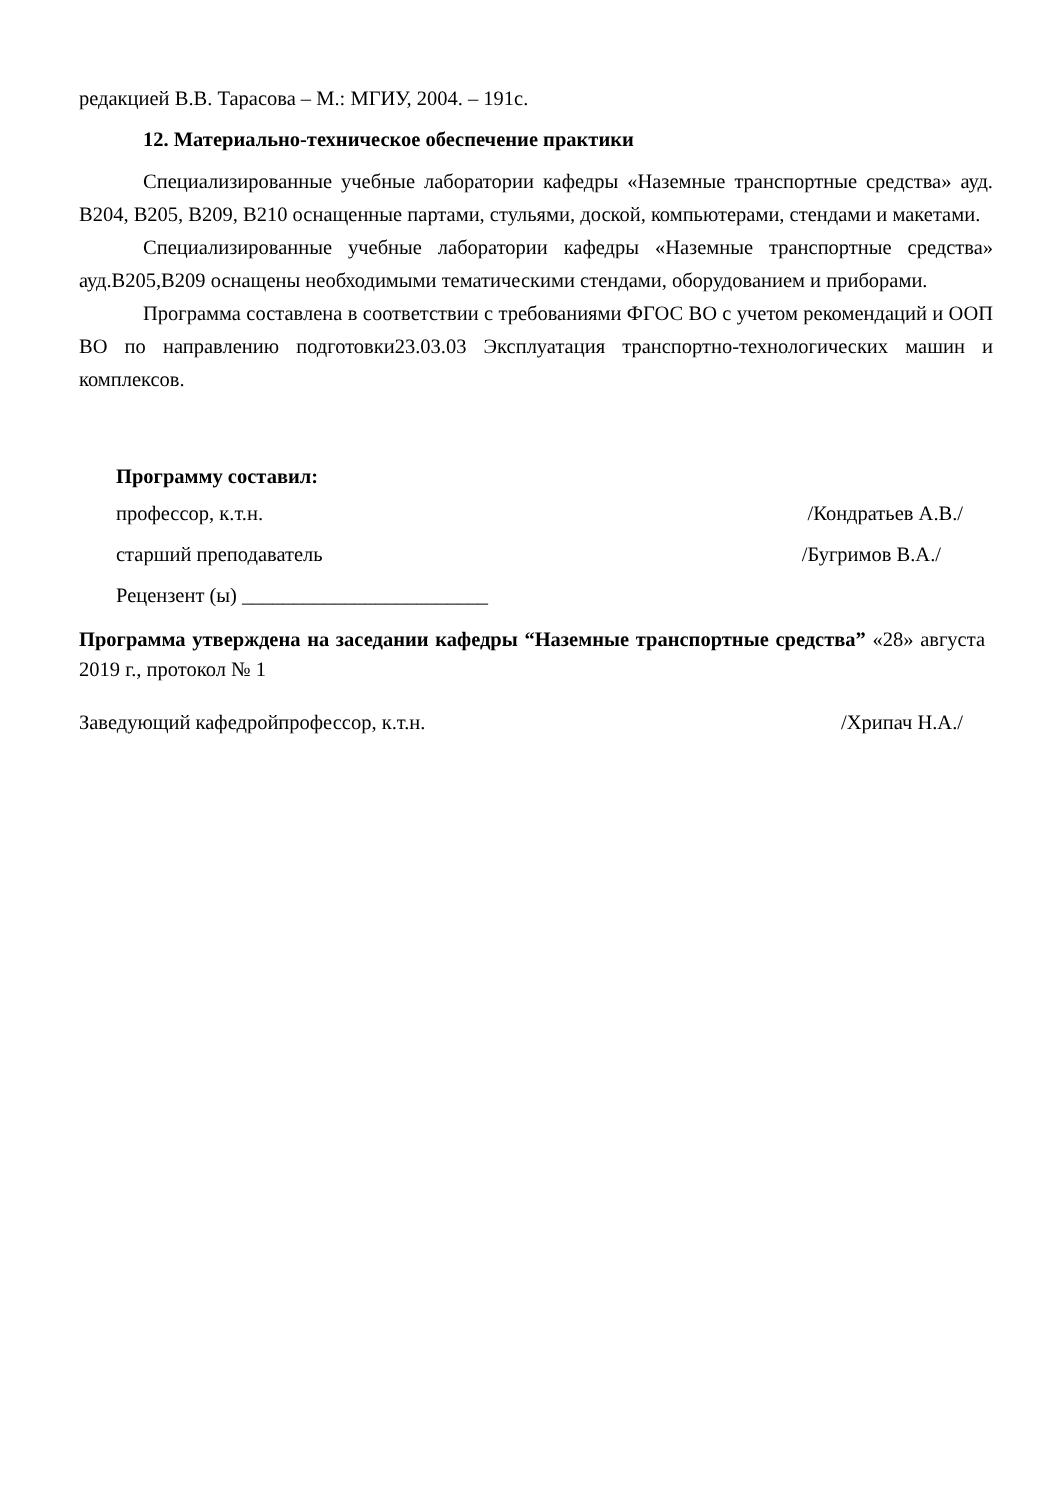редакцией В.В. Тарасова – М.: МГИУ, 2004. – 191с.
12. Материально-техническое обеспечение практики
Специализированные учебные лаборатории кафедры «Наземные транспортные средства» ауд. В204, В205, В209, В210 оснащенные партами, стульями, доской, компьютерами, стендами и макетами.
Специализированные учебные лаборатории кафедры «Наземные транспортные средства» ауд.В205,В209 оснащены необходимыми тематическими стендами, оборудованием и приборами.
Программа составлена в соответствии с требованиями ФГОС ВО с учетом рекомендаций и ООП ВО по направлению подготовки23.03.03 Эксплуатация транспортно-технологических машин и комплексов.
Программу составил:
профессор, к.т.н. /Кондратьев А.В./
старший преподаватель /Бугримов В.А./
Рецензент (ы) ________________________
Программа утверждена на заседании кафедры “Наземные транспортные средства” «28» августа 2019 г., протокол № 1
Заведующий кафедройпрофессор, к.т.н. /Хрипач Н.А./